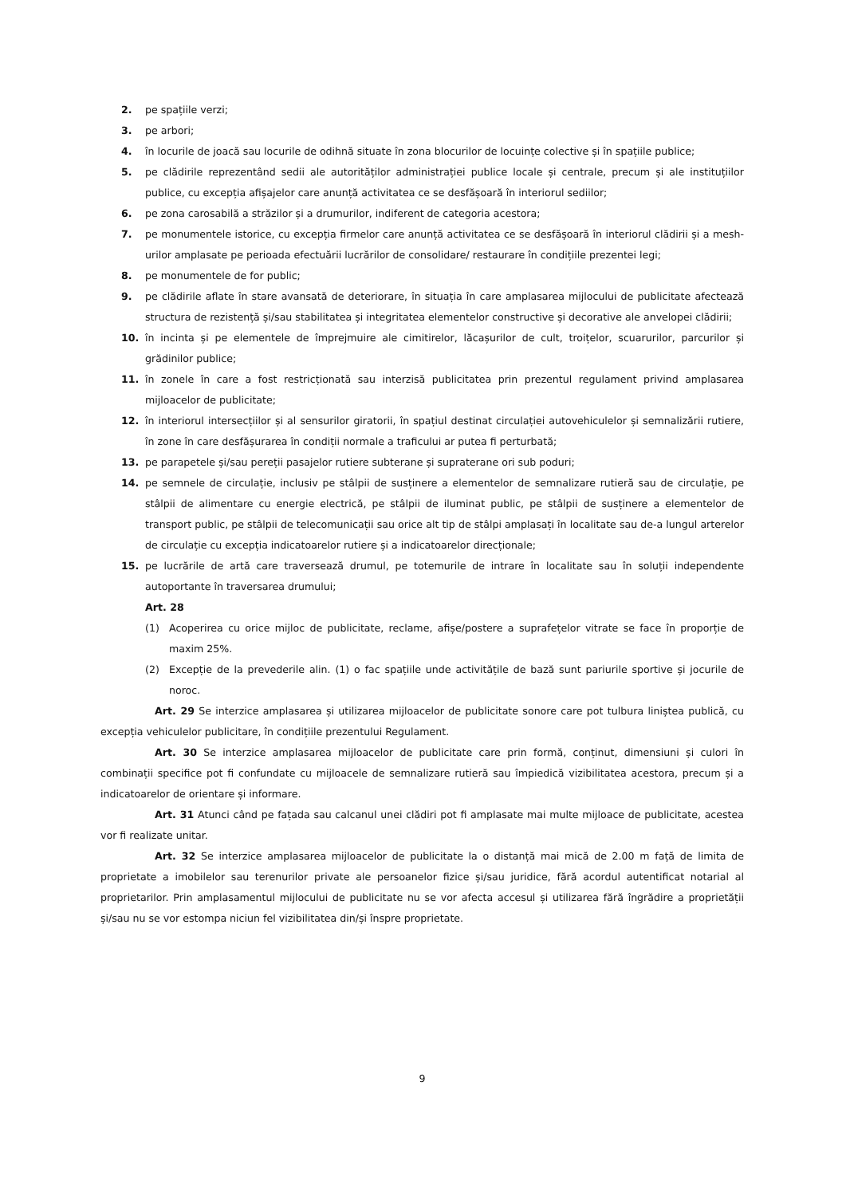2. pe spațiile verzi;
3. pe arbori;
4. în locurile de joacă sau locurile de odihnă situate în zona blocurilor de locuințe colective și în spațiile publice;
5. pe clădirile reprezentând sedii ale autorităților administrației publice locale și centrale, precum și ale instituțiilor publice, cu excepția afișajelor care anunță activitatea ce se desfășoară în interiorul sediilor;
6. pe zona carosabilă a străzilor și a drumurilor, indiferent de categoria acestora;
7. pe monumentele istorice, cu excepția firmelor care anunță activitatea ce se desfășoară în interiorul clădirii și a mesh-urilor amplasate pe perioada efectuării lucrărilor de consolidare/ restaurare în condițiile prezentei legi;
8. pe monumentele de for public;
9. pe clădirile aflate în stare avansată de deteriorare, în situația în care amplasarea mijlocului de publicitate afectează structura de rezistență și/sau stabilitatea și integritatea elementelor constructive și decorative ale anvelopei clădirii;
10. în incinta și pe elementele de împrejmuire ale cimitirelor, lăcașurilor de cult, troițelor, scuarurilor, parcurilor și grădinilor publice;
11. în zonele în care a fost restricționată sau interzisă publicitatea prin prezentul regulament privind amplasarea mijloacelor de publicitate;
12. în interiorul intersecțiilor și al sensurilor giratorii, în spațiul destinat circulației autovehiculelor și semnalizării rutiere, în zone în care desfășurarea în condiții normale a traficului ar putea fi perturbată;
13. pe parapetele și/sau pereții pasajelor rutiere subterane și supraterane ori sub poduri;
14. pe semnele de circulație, inclusiv pe stâlpii de susținere a elementelor de semnalizare rutieră sau de circulație, pe stâlpii de alimentare cu energie electrică, pe stâlpii de iluminat public, pe stâlpii de susținere a elementelor de transport public, pe stâlpii de telecomunicații sau orice alt tip de stâlpi amplasați în localitate sau de-a lungul arterelor de circulație cu excepția indicatoarelor rutiere și a indicatoarelor direcționale;
15. pe lucrările de artă care traversează drumul, pe totemurile de intrare în localitate sau în soluții independente autoportante în traversarea drumului;
Art. 28
(1) Acoperirea cu orice mijloc de publicitate, reclame, afișe/postere a suprafețelor vitrate se face în proporție de maxim 25%.
(2) Excepție de la prevederile alin. (1) o fac spațiile unde activitățile de bază sunt pariurile sportive și jocurile de noroc.
Art. 29 Se interzice amplasarea și utilizarea mijloacelor de publicitate sonore care pot tulbura liniștea publică, cu excepția vehiculelor publicitare, în condițiile prezentului Regulament.
Art. 30 Se interzice amplasarea mijloacelor de publicitate care prin formă, conținut, dimensiuni și culori în combinații specifice pot fi confundate cu mijloacele de semnalizare rutieră sau împiedică vizibilitatea acestora, precum și a indicatoarelor de orientare și informare.
Art. 31 Atunci când pe fațada sau calcanul unei clădiri pot fi amplasate mai multe mijloace de publicitate, acestea vor fi realizate unitar.
Art. 32 Se interzice amplasarea mijloacelor de publicitate la o distanță mai mică de 2.00 m față de limita de proprietate a imobilelor sau terenurilor private ale persoanelor fizice și/sau juridice, fără acordul autentificat notarial al proprietarilor. Prin amplasamentul mijlocului de publicitate nu se vor afecta accesul și utilizarea fără îngrădire a proprietății și/sau nu se vor estompa niciun fel vizibilitatea din/și înspre proprietate.
9